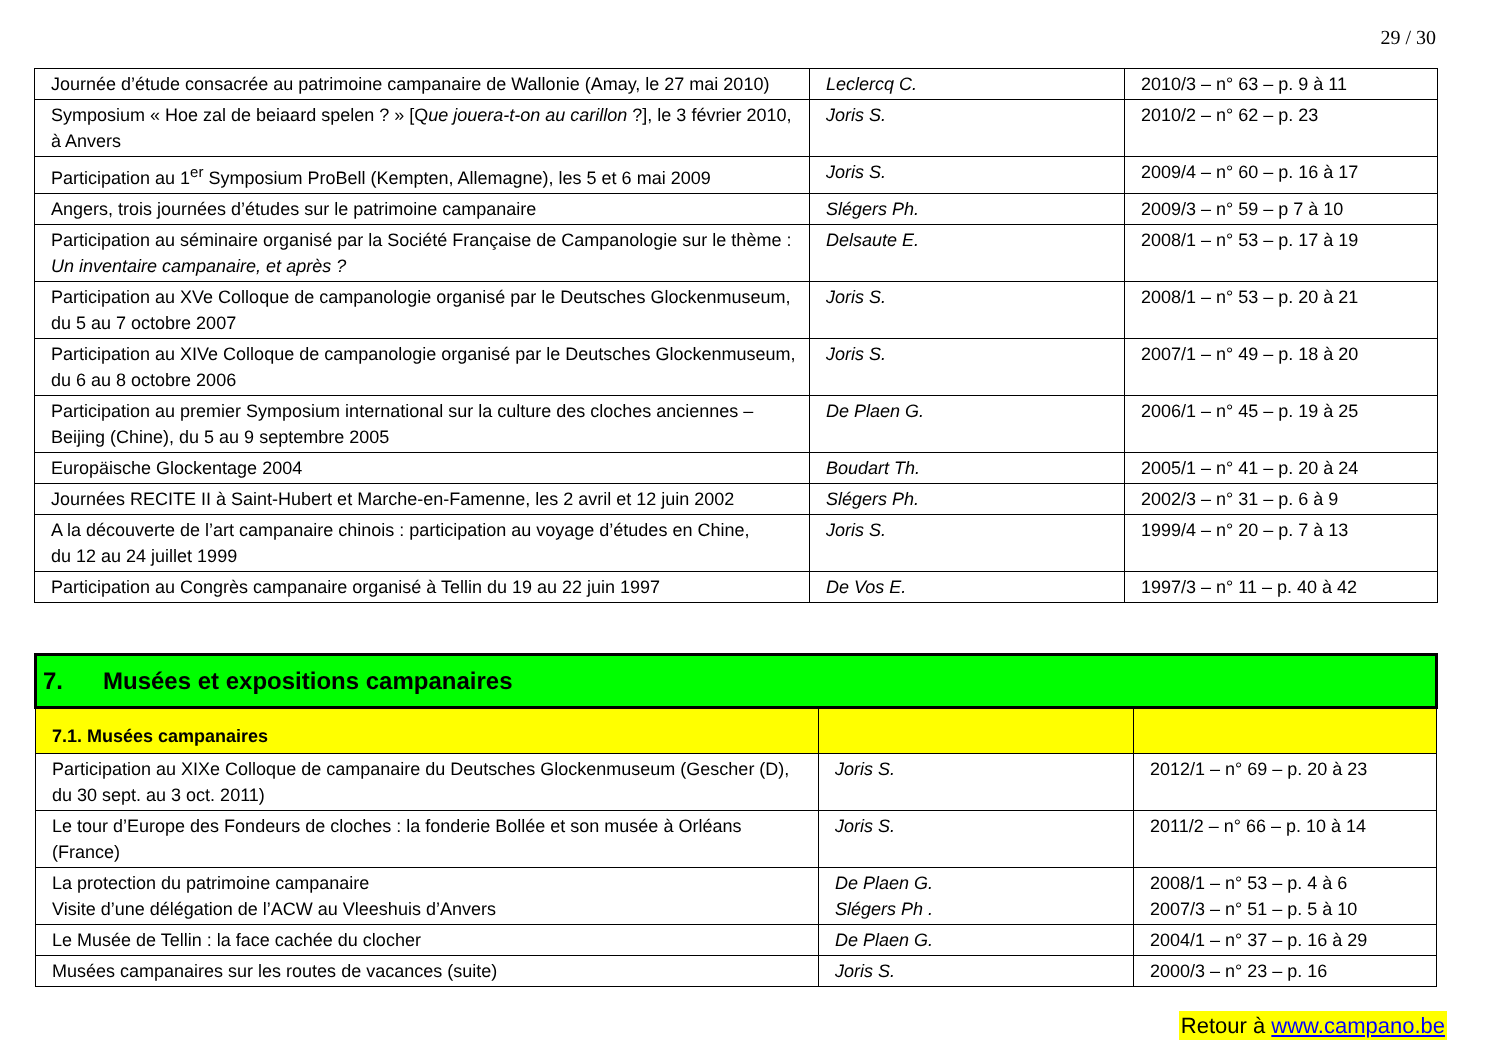29 / 30
| Journée d’étude consacrée au patrimoine campanaire de Wallonie (Amay, le 27 mai 2010) | Leclercq C. | 2010/3 – n° 63 – p. 9 à 11 |
| Symposium « Hoe zal de beiaard spelen ? » [Q ue jouera-t-on au carillon ?], le 3 février 2010, à Anvers | Joris S. | 2010/2 – n° 62 – p. 23 |
| Participation au 1<sup>er</sup> Symposium ProBell (Kempten, Allemagne), les 5 et 6 mai 2009 | Joris S. | 2009/4 – n° 60 – p. 16 à 17 |
| Angers, trois journées d’études sur le patrimoine campanaire | Slégers Ph. | 2009/3 – n° 59 – p 7 à 10 |
| Participation au séminaire organisé par la Société Française de Campanologie sur le thème : Un inventaire campanaire, et après ? | Delsaute E. | 2008/1 – n° 53 – p. 17 à 19 |
| Participation au XVe Colloque de campanologie organisé par le Deutsches Glockenmuseum, du 5 au 7 octobre 2007 | Joris S. | 2008/1 – n° 53 – p. 20 à 21 |
| Participation au XIVe Colloque de campanologie organisé par le Deutsches Glockenmuseum, du 6 au 8 octobre 2006 | Joris S. | 2007/1 – n° 49 – p. 18 à 20 |
| Participation au premier Symposium international sur la culture des cloches anciennes – Beijing (Chine), du 5 au 9 septembre 2005 | De Plaen G. | 2006/1 – n° 45 – p. 19 à 25 |
| Europäische Glockentage 2004 | Boudart Th. | 2005/1 – n° 41 – p. 20 à 24 |
| Journées RECITE II à Saint-Hubert et Marche-en-Famenne, les 2 avril et 12 juin 2002 | Slégers Ph. | 2002/3 – n° 31 – p. 6 à 9 |
| A la découverte de l’art campanaire chinois : participation au voyage d’études en Chine, du 12 au 24 juillet 1999 | Joris S. | 1999/4 – n° 20 – p. 7 à 13 |
| Participation au Congrès campanaire organisé à Tellin du 19 au 22 juin 1997 | De Vos E. | 1997/3 – n° 11 – p. 40 à 42 |
| 7. Musées et expositions campanaires | | |
| 7.1. Musées campanaires | | |
| Participation au XIXe Colloque de campanaire du Deutsches Glockenmuseum (Gescher (D), du 30 sept. au 3 oct. 2011) | Joris S. | 2012/1 – n° 69 – p. 20 à 23 |
| Le tour d’Europe des Fondeurs de cloches : la fonderie Bollée et son musée à Orléans (France) | Joris S. | 2011/2 – n° 66 – p. 10 à 14 |
| La protection du patrimoine campanaire Visite d’une délégation de l’ACW au Vleeshuis d’Anvers | De Plaen G. Slégers Ph . | 2008/1 – n° 53 – p. 4 à 6 2007/3 – n° 51 – p. 5 à 10 |
| Le Musée de Tellin : la face cachée du clocher | De Plaen G. | 2004/1 – n° 37 – p. 16 à 29 |
| Musées campanaires sur les routes de vacances (suite) | Joris S. | 2000/3 – n° 23 – p. 16 |
Retour à www.campano.be